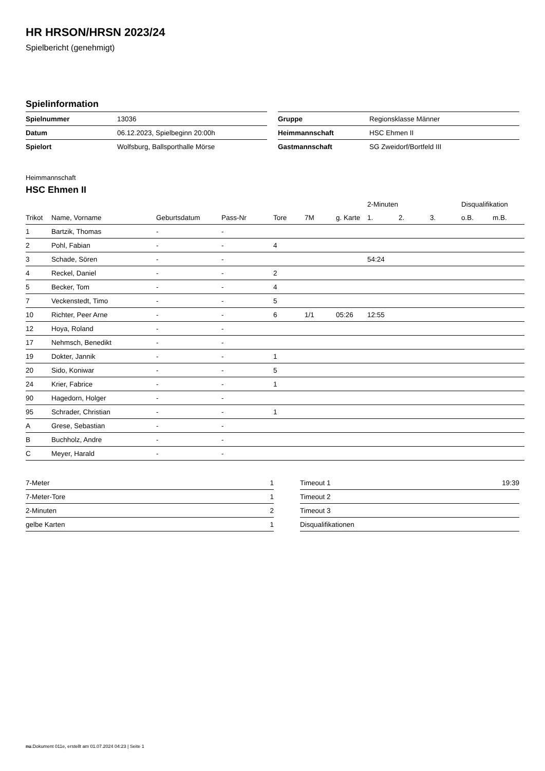HR HRSON/HRSN 2023/24
Spielbericht (genehmigt)
Spielinformation
| Spielnummer | 13036 |
| Datum | 06.12.2023, Spielbeginn 20:00h |
| Spielort | Wolfsburg, Ballsporthalle Mörse |
| Gruppe | Regionsklasse Männer |
| Heimmannschaft | HSC Ehmen II |
| Gastmannschaft | SG Zweidorf/Bortfeld III |
Heimmannschaft
HSC Ehmen II
| | | | | | | | 2-Minuten | | | Disqualifikation | |
| --- | --- | --- | --- | --- | --- | --- | --- | --- | --- | --- | --- |
| Trikot | Name, Vorname | Geburtsdatum | Pass-Nr | Tore | 7M | g. Karte | 1. | 2. | 3. | o.B. | m.B. |
| 1 | Bartzik, Thomas | - | - | | | | | | | | |
| 2 | Pohl, Fabian | - | - | 4 | | | | | | | |
| 3 | Schade, Sören | - | - | | | | 54:24 | | | | |
| 4 | Reckel, Daniel | - | - | 2 | | | | | | | |
| 5 | Becker, Tom | - | - | 4 | | | | | | | |
| 7 | Veckenstedt, Timo | - | - | 5 | | | | | | | |
| 10 | Richter, Peer Arne | - | - | 6 | 1/1 | 05:26 | 12:55 | | | | |
| 12 | Hoya, Roland | - | - | | | | | | | | |
| 17 | Nehmsch, Benedikt | - | - | | | | | | | | |
| 19 | Dokter, Jannik | - | - | 1 | | | | | | | |
| 20 | Sido, Koniwar | - | - | 5 | | | | | | | |
| 24 | Krier, Fabrice | - | - | 1 | | | | | | | |
| 90 | Hagedorn, Holger | - | - | | | | | | | | |
| 95 | Schrader, Christian | - | - | 1 | | | | | | | |
| A | Grese, Sebastian | - | - | | | | | | | | |
| B | Buchholz, Andre | - | - | | | | | | | | |
| C | Meyer, Harald | - | - | | | | | | | | |
| 7-Meter | 1 |
| 7-Meter-Tore | 1 |
| 2-Minuten | 2 |
| gelbe Karten | 1 |
| Timeout 1 | 19:39 |
| Timeout 2 | |
| Timeout 3 | |
| Disqualifikationen | |
nu.Dokument 011e, erstellt am 01.07.2024 04:23 | Seite 1